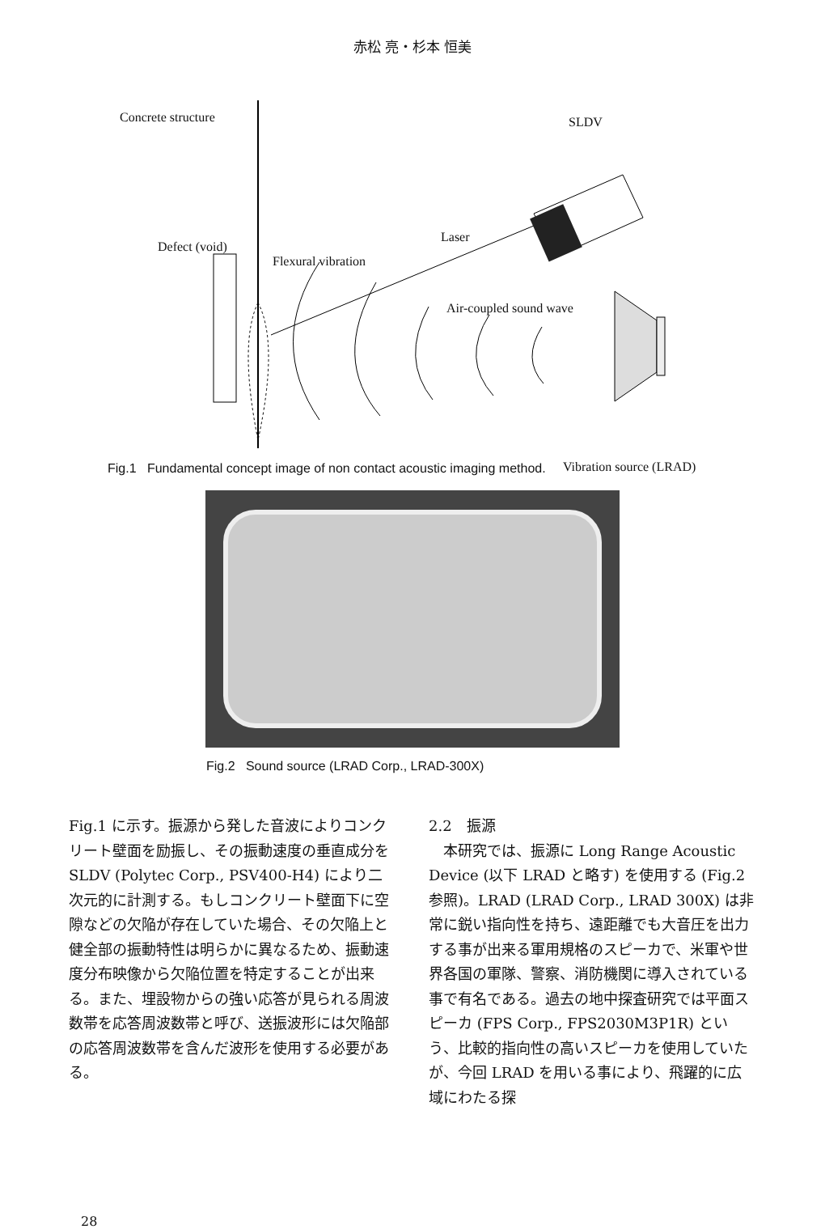赤松 亮・杉本 恒美
Concrete structure SLDV
Defect (void)
Laser
Flexural vibration
Air-coupled sound wave
Vibration source (LRAD)
Fig.1 Fundamental concept image of non contact acoustic imaging method.
Fig.2 Sound source (LRAD Corp., LRAD-300X)
Fig.1 に示す。振源から発した音波によりコンクリート壁面を励振し、その振動速度の垂直成分を SLDV (Polytec Corp., PSV400-H4) により二次元的に計測する。もしコンクリート壁面下に空隙などの欠陥が存在していた場合、その欠陥上と健全部の振動特性は明らかに異なるため、振動速度分布映像から欠陥位置を特定することが出来る。また、埋設物からの強い応答が見られる周波数帯を応答周波数帯と呼び、送振波形には欠陥部の応答周波数帯を含んだ波形を使用する必要がある。
2.2　振源
　本研究では、振源に Long Range Acoustic Device (以下 LRAD と略す) を使用する (Fig.2 参照)。LRAD (LRAD Corp., LRAD 300X) は非常に鋭い指向性を持ち、遠距離でも大音圧を出力する事が出来る軍用規格のスピーカで、米軍や世界各国の軍隊、警察、消防機関に導入されている事で有名である。過去の地中探査研究では平面スピーカ (FPS Corp., FPS2030M3P1R) という、比較的指向性の高いスピーカを使用していたが、今回 LRAD を用いる事により、飛躍的に広域にわたる探
28